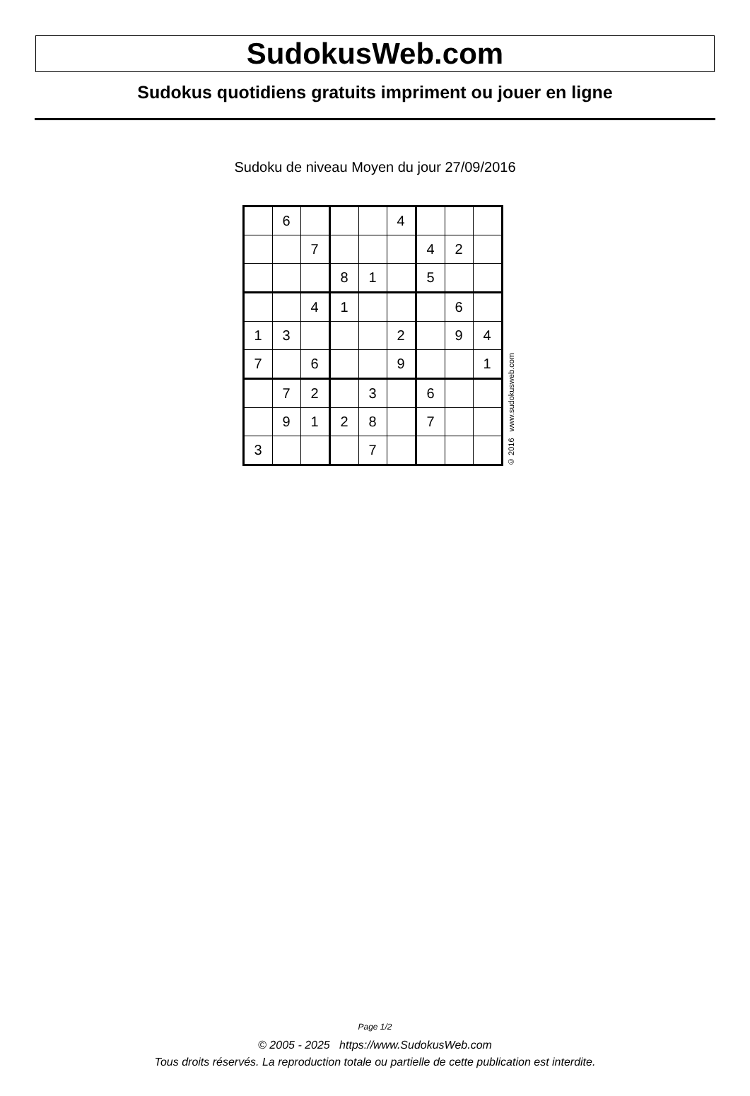SudokusWeb.com
Sudokus quotidiens gratuits impriment ou jouer en ligne
Sudoku de niveau Moyen du jour 27/09/2016
| | 6 | | | | 4 | | | |
| | | 7 | | | | 4 | 2 | |
| | | | 8 | 1 | | 5 | | |
| | | 4 | 1 | | | | 6 | |
| 1 | 3 | | | | 2 | | 9 | 4 |
| 7 | | 6 | | | 9 | | | 1 |
| | 7 | 2 | | 3 | | 6 | | |
| | 9 | 1 | 2 | 8 | | 7 | | |
| 3 | | | | 7 | | | | |
© 2016 www.sudokusweb.com
Page 1/2
© 2005 - 2025 https://www.SudokusWeb.com
Tous droits réservés. La reproduction totale ou partielle de cette publication est interdite.